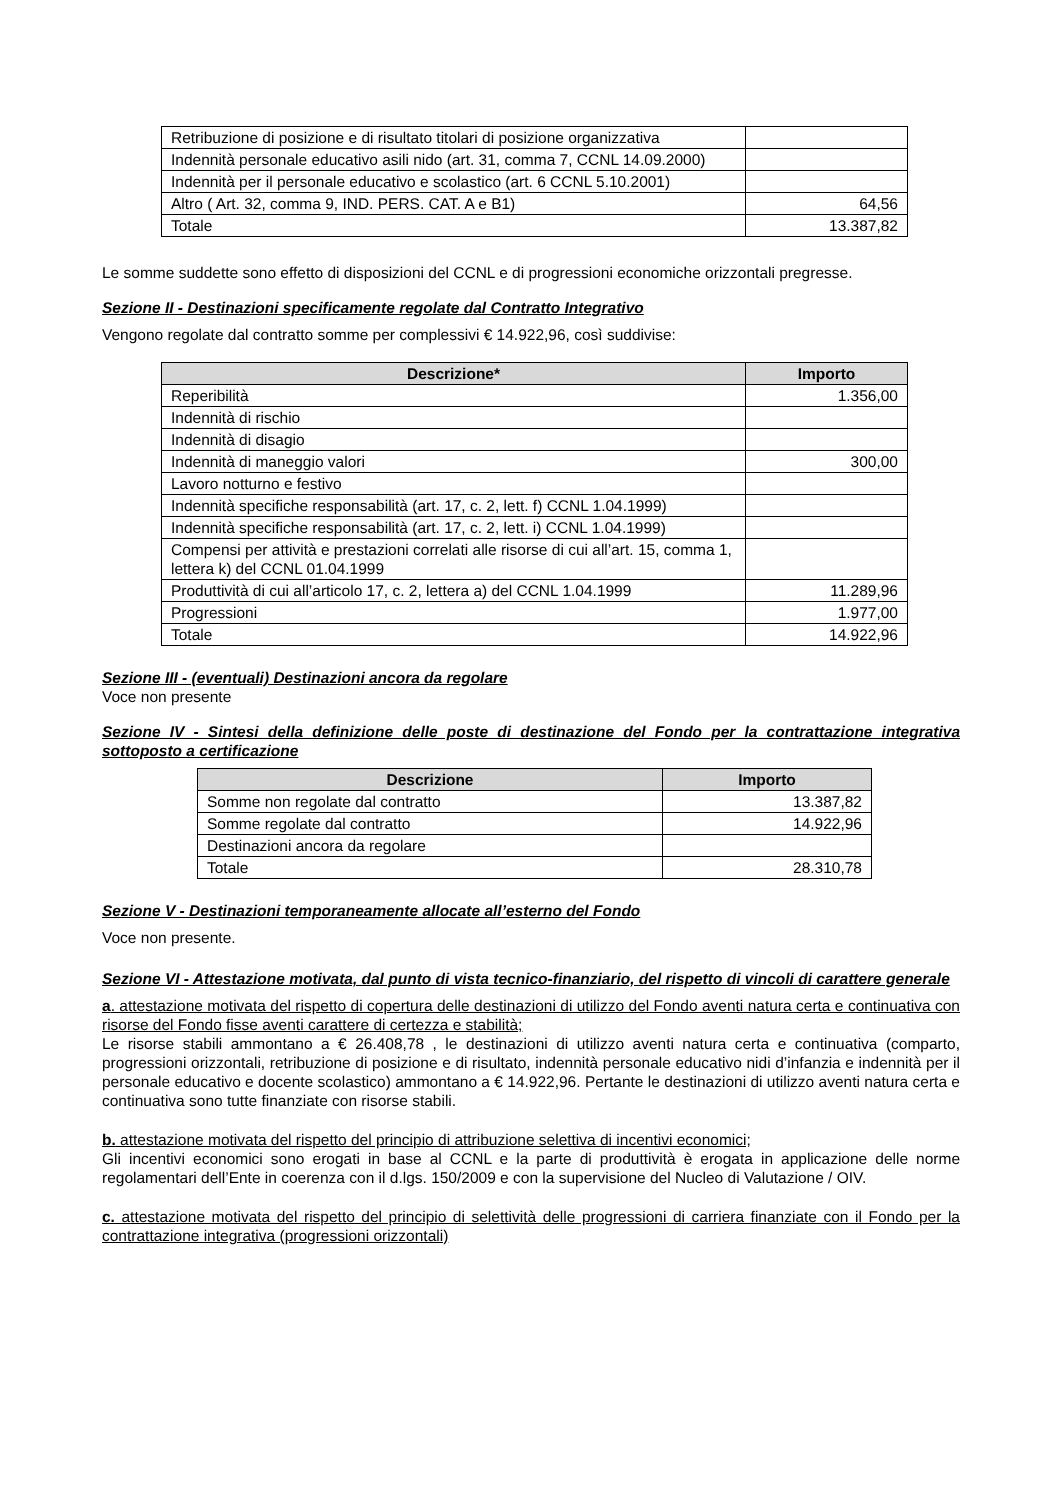| Retribuzione di posizione e di risultato titolari di posizione organizzativa | |
| Indennità personale educativo asili nido (art. 31, comma 7, CCNL 14.09.2000) | |
| Indennità per il personale educativo e scolastico (art. 6 CCNL 5.10.2001) | |
| Altro ( Art. 32, comma 9, IND. PERS. CAT. A e B1) | 64,56 |
| Totale | 13.387,82 |
Le somme suddette sono effetto di disposizioni del CCNL e di progressioni economiche orizzontali pregresse.
Sezione II - Destinazioni specificamente regolate dal Contratto Integrativo
Vengono regolate dal contratto somme per complessivi € 14.922,96, così suddivise:
| Descrizione* | Importo |
| --- | --- |
| Reperibilità | 1.356,00 |
| Indennità di rischio | |
| Indennità di disagio | |
| Indennità di maneggio valori | 300,00 |
| Lavoro notturno e festivo | |
| Indennità specifiche responsabilità (art. 17, c. 2, lett. f) CCNL 1.04.1999) | |
| Indennità specifiche responsabilità (art. 17, c. 2, lett. i) CCNL 1.04.1999) | |
| Compensi per attività e prestazioni correlati alle risorse di cui all’art. 15, comma 1, lettera k) del CCNL 01.04.1999 | |
| Produttività di cui all’articolo 17, c. 2, lettera a) del CCNL 1.04.1999 | 11.289,96 |
| Progressioni | 1.977,00 |
| Totale | 14.922,96 |
Sezione III - (eventuali) Destinazioni ancora da regolare
Voce non presente
Sezione IV - Sintesi della definizione delle poste di destinazione del Fondo per la contrattazione integrativa sottoposto a certificazione
| Descrizione | Importo |
| --- | --- |
| Somme non regolate dal contratto | 13.387,82 |
| Somme regolate dal contratto | 14.922,96 |
| Destinazioni ancora da regolare | |
| Totale | 28.310,78 |
Sezione V - Destinazioni temporaneamente allocate all’esterno del Fondo
Voce non presente.
Sezione VI - Attestazione motivata, dal punto di vista tecnico-finanziario, del rispetto di vincoli di carattere generale
a. attestazione motivata del rispetto di copertura delle destinazioni di utilizzo del Fondo aventi natura certa e continuativa con risorse del Fondo fisse aventi carattere di certezza e stabilità;
Le risorse stabili ammontano a € 26.408,78 , le destinazioni di utilizzo aventi natura certa e continuativa (comparto, progressioni orizzontali, retribuzione di posizione e di risultato, indennità personale educativo nidi d’infanzia e indennità per il personale educativo e docente scolastico) ammontano a € 14.922,96. Pertante le destinazioni di utilizzo aventi natura certa e continuativa sono tutte finanziate con risorse stabili.
b. attestazione motivata del rispetto del principio di attribuzione selettiva di incentivi economici;
Gli incentivi economici sono erogati in base al CCNL e la parte di produttività è erogata in applicazione delle norme regolamentari dell’Ente in coerenza con il d.lgs. 150/2009 e con la supervisione del Nucleo di Valutazione / OIV.
c. attestazione motivata del rispetto del principio di selettività delle progressioni di carriera finanziate con il Fondo per la contrattazione integrativa (progressioni orizzontali)